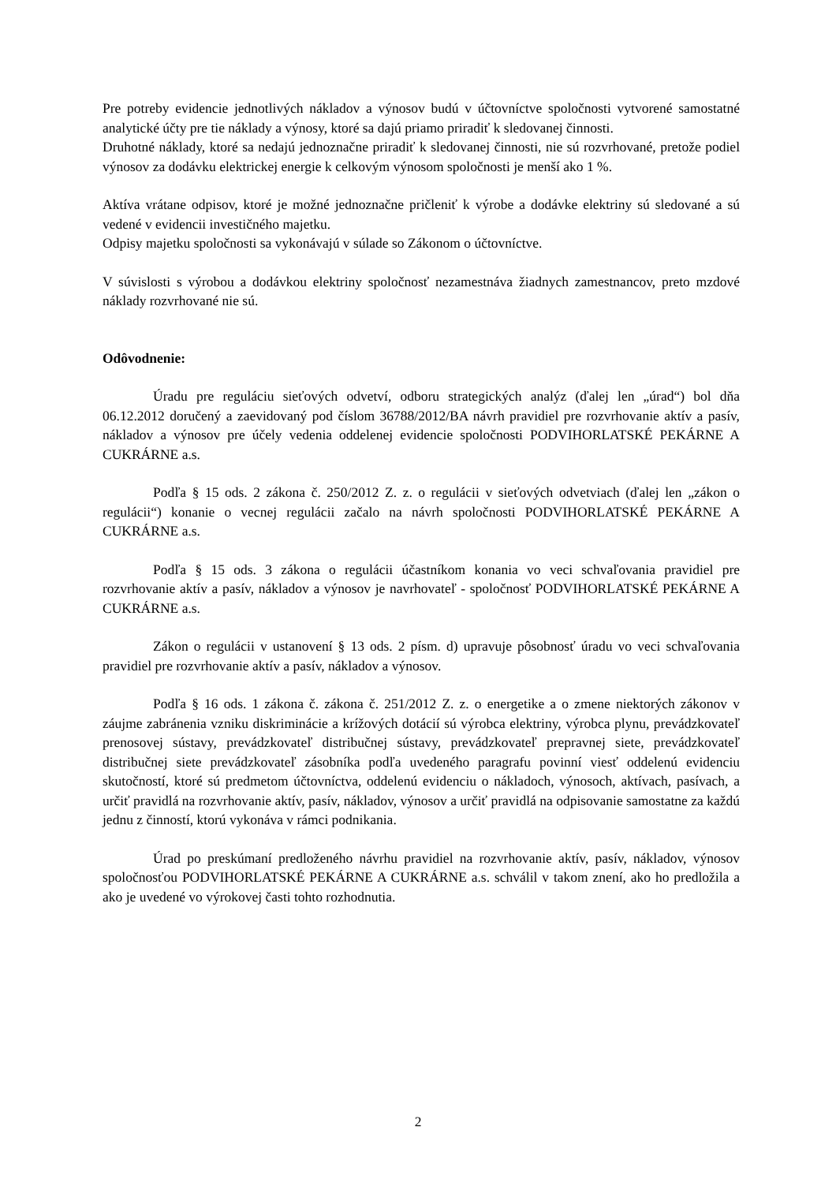Pre potreby evidencie jednotlivých nákladov a výnosov budú v účtovníctve spoločnosti vytvorené samostatné analytické účty pre tie náklady a výnosy, ktoré sa dajú priamo priradiť k sledovanej činnosti.
Druhotné náklady, ktoré sa nedajú jednoznačne priradiť k sledovanej činnosti, nie sú rozvrhované, pretože podiel výnosov za dodávku elektrickej energie k celkovým výnosom spoločnosti je menší ako 1 %.
Aktíva vrátane odpisov, ktoré je možné jednoznačne pričleniť k výrobe a dodávke elektriny sú sledované a sú vedené v evidencii investičného majetku.
Odpisy majetku spoločnosti sa vykonávajú v súlade so Zákonom o účtovníctve.
V súvislosti s výrobou a dodávkou elektriny spoločnosť nezamestnáva žiadnych zamestnancov, preto mzdové náklady rozvrhované nie sú.
Odôvodnenie:
Úradu pre reguláciu sieťových odvetví, odboru strategických analýz (ďalej len „úrad“) bol dňa 06.12.2012 doručený a zaevidovaný pod číslom 36788/2012/BA návrh pravidiel pre rozvrhovanie aktív a pasív, nákladov a výnosov pre účely vedenia oddelenej evidencie spoločnosti PODVIHORLATSKÉ PEKÁRNE A CUKRÁRNE a.s.
Podľa § 15 ods. 2 zákona č. 250/2012 Z. z. o regulácii v sieťových odvetviach (ďalej len „zákon o regulácii“) konanie o vecnej regulácii začalo na návrh spoločnosti PODVIHORLATSKÉ PEKÁRNE A CUKRÁRNE a.s.
Podľa § 15 ods. 3 zákona o regulácii účastníkom konania vo veci schvaľovania pravidiel pre rozvrhovanie aktív a pasív, nákladov a výnosov je navrhovateľ - spoločnosť PODVIHORLATSKÉ PEKÁRNE A CUKRÁRNE a.s.
Zákon o regulácii v ustanovení § 13 ods. 2 písm. d) upravuje pôsobnosť úradu vo veci schvaľovania pravidiel pre rozvrhovanie aktív a pasív, nákladov a výnosov.
Podľa § 16 ods. 1 zákona č. zákona č. 251/2012 Z. z. o energetike a o zmene niektorých zákonov v záujme zabránenia vzniku diskriminácie a krížových dotácií sú výrobca elektriny, výrobca plynu, prevádzkovateľ prenosovej sústavy, prevádzkovateľ distribučnej sústavy, prevádzkovateľ prepravnej siete, prevádzkovateľ distribučnej siete prevádzkovateľ zásobníka podľa uvedeného paragrafu povinní viesť oddelenú evidenciu skutočností, ktoré sú predmetom účtovníctva, oddelenú evidenciu o nákladoch, výnosoch, aktívach, pasívach, a určiť pravidlá na rozvrhovanie aktív, pasív, nákladov, výnosov a určiť pravidlá na odpisovanie samostatne za každú jednu z činností, ktorú vykonáva v rámci podnikania.
Úrad po preskúmaní predloženého návrhu pravidiel na rozvrhovanie aktív, pasív, nákladov, výnosov spoločnosťou PODVIHORLATSKÉ PEKÁRNE A CUKRÁRNE a.s. schválil v takom znení, ako ho predložila a ako je uvedené vo výrokovej časti tohto rozhodnutia.
2